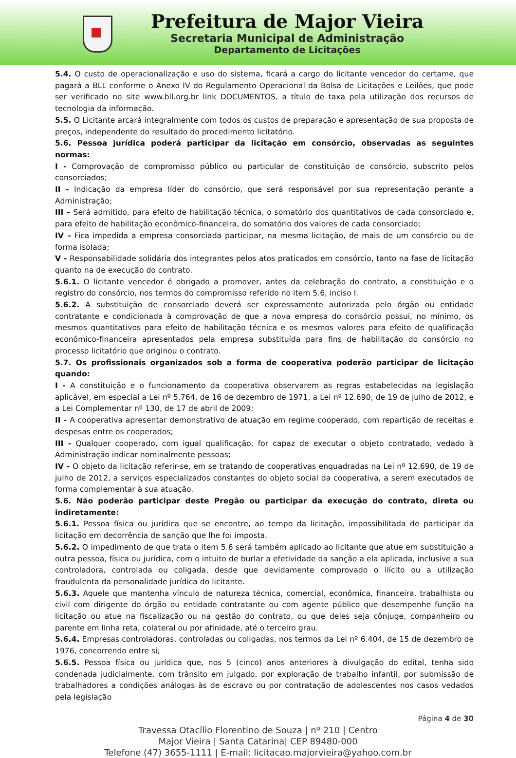Prefeitura de Major Vieira
Secretaria Municipal de Administração
Departamento de Licitações
5.4. O custo de operacionalização e uso do sistema, ficará a cargo do licitante vencedor do certame, que pagará a BLL conforme o Anexo IV do Regulamento Operacional da Bolsa de Licitações e Leilões, que pode ser verificado no site www.bll.org.br link DOCUMENTOS, a título de taxa pela utilização dos recursos de tecnologia da informação.
5.5. O Licitante arcará integralmente com todos os custos de preparação e apresentação de sua proposta de preços, independente do resultado do procedimento licitatório.
5.6. Pessoa jurídica poderá participar da licitação em consórcio, observadas as seguintes normas:
I - Comprovação de compromisso público ou particular de constituição de consórcio, subscrito pelos consorciados;
II - Indicação da empresa líder do consórcio, que será responsável por sua representação perante a Administração;
III – Será admitido, para efeito de habilitação técnica, o somatório dos quantitativos de cada consorciado e, para efeito de habilitação econômico-financeira, do somatório dos valores de cada consorciado;
IV – Fica impedida a empresa consorciada participar, na mesma licitação, de mais de um consórcio ou de forma isolada;
V - Responsabilidade solidária dos integrantes pelos atos praticados em consórcio, tanto na fase de licitação quanto na de execução do contrato.
5.6.1. O licitante vencedor é obrigado a promover, antes da celebração do contrato, a constituição e o registro do consórcio, nos termos do compromisso referido no item 5.6, inciso I.
5.6.2. A substituição de consorciado deverá ser expressamente autorizada pelo órgão ou entidade contratante e condicionada à comprovação de que a nova empresa do consórcio possui, no mínimo, os mesmos quantitativos para efeito de habilitação técnica e os mesmos valores para efeito de qualificação econômico-financeira apresentados pela empresa substituída para fins de habilitação do consórcio no processo licitatório que originou o contrato.
5.7. Os profissionais organizados sob a forma de cooperativa poderão participar de licitação quando:
I - A constituição e o funcionamento da cooperativa observarem as regras estabelecidas na legislação aplicável, em especial a Lei nº 5.764, de 16 de dezembro de 1971, a Lei nº 12.690, de 19 de julho de 2012, e a Lei Complementar nº 130, de 17 de abril de 2009;
II - A cooperativa apresentar demonstrativo de atuação em regime cooperado, com repartição de receitas e despesas entre os cooperados;
III - Qualquer cooperado, com igual qualificação, for capaz de executar o objeto contratado, vedado à Administração indicar nominalmente pessoas;
IV - O objeto da licitação referir-se, em se tratando de cooperativas enquadradas na Lei nº 12.690, de 19 de julho de 2012, a serviços especializados constantes do objeto social da cooperativa, a serem executados de forma complementar à sua atuação.
5.6. Não poderão participar deste Pregão ou participar da execução do contrato, direta ou indiretamente:
5.6.1. Pessoa física ou jurídica que se encontre, ao tempo da licitação, impossibilitada de participar da licitação em decorrência de sanção que lhe foi imposta.
5.6.2. O impedimento de que trata o item 5.6 será também aplicado ao licitante que atue em substituição a outra pessoa, física ou jurídica, com o intuito de burlar a efetividade da sanção a ela aplicada, inclusive a sua controladora, controlada ou coligada, desde que devidamente comprovado o ilícito ou a utilização fraudulenta da personalidade jurídica do licitante.
5.6.3. Aquele que mantenha vínculo de natureza técnica, comercial, econômica, financeira, trabalhista ou civil com dirigente do órgão ou entidade contratante ou com agente público que desempenhe função na licitação ou atue na fiscalização ou na gestão do contrato, ou que deles seja cônjuge, companheiro ou parente em linha reta, colateral ou por afinidade, até o terceiro grau.
5.6.4. Empresas controladoras, controladas ou coligadas, nos termos da Lei nº 6.404, de 15 de dezembro de 1976, concorrendo entre si;
5.6.5. Pessoa física ou jurídica que, nos 5 (cinco) anos anteriores à divulgação do edital, tenha sido condenada judicialmente, com trânsito em julgado, por exploração de trabalho infantil, por submissão de trabalhadores a condições análogas às de escravo ou por contratação de adolescentes nos casos vedados pela legislação
Página 4 de 30
Travessa Otacílio Florentino de Souza | nº 210 | Centro
Major Vieira | Santa Catarina| CEP 89480-000
Telefone (47) 3655-1111 | E-mail: licitacao.majorvieira@yahoo.com.br